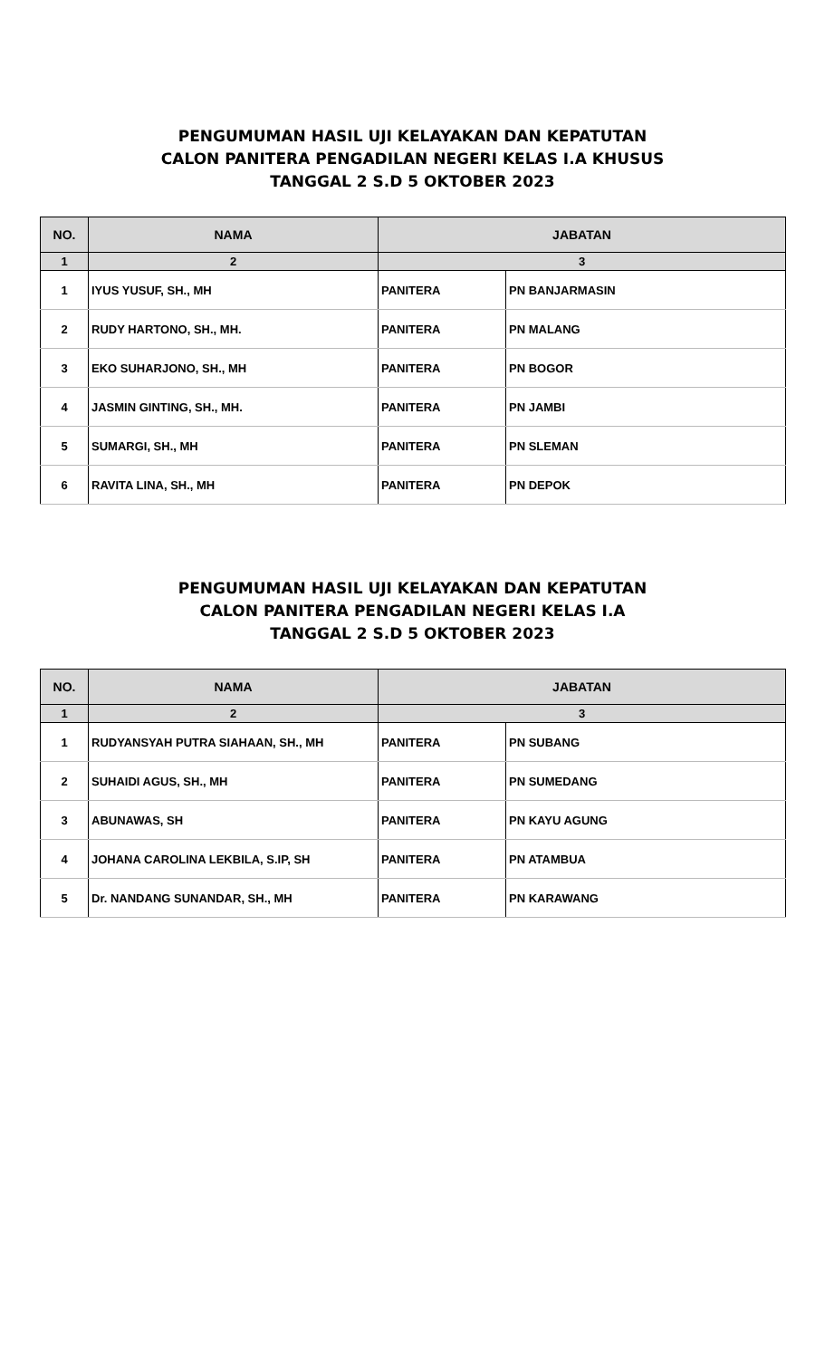PENGUMUMAN HASIL UJI KELAYAKAN DAN KEPATUTAN
CALON PANITERA PENGADILAN NEGERI KELAS I.A KHUSUS
TANGGAL 2 S.D 5 OKTOBER 2023
| NO. | NAMA | JABATAN | |
| --- | --- | --- | --- |
| 1 | 2 | 3 | |
| 1 | IYUS YUSUF, SH., MH | PANITERA | PN BANJARMASIN |
| 2 | RUDY HARTONO, SH., MH. | PANITERA | PN MALANG |
| 3 | EKO SUHARJONO, SH., MH | PANITERA | PN BOGOR |
| 4 | JASMIN GINTING, SH., MH. | PANITERA | PN JAMBI |
| 5 | SUMARGI, SH., MH | PANITERA | PN SLEMAN |
| 6 | RAVITA LINA, SH., MH | PANITERA | PN DEPOK |
PENGUMUMAN HASIL UJI KELAYAKAN DAN KEPATUTAN
CALON PANITERA PENGADILAN NEGERI KELAS I.A
TANGGAL 2 S.D 5 OKTOBER 2023
| NO. | NAMA | JABATAN | |
| --- | --- | --- | --- |
| 1 | 2 | 3 | |
| 1 | RUDYANSYAH PUTRA SIAHAAN, SH., MH | PANITERA | PN SUBANG |
| 2 | SUHAIDI AGUS, SH., MH | PANITERA | PN SUMEDANG |
| 3 | ABUNAWAS, SH | PANITERA | PN KAYU AGUNG |
| 4 | JOHANA CAROLINA LEKBILA, S.IP, SH | PANITERA | PN ATAMBUA |
| 5 | Dr. NANDANG SUNANDAR, SH., MH | PANITERA | PN KARAWANG |